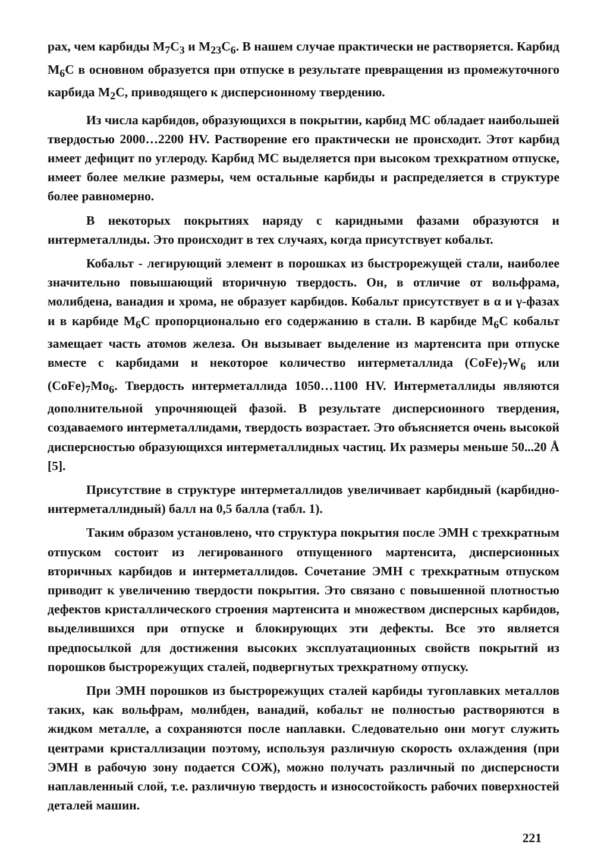рах, чем карбиды M<sub>7</sub>C<sub>3</sub> и M<sub>23</sub>C<sub>6</sub>. В нашем случае практически не растворяется. Карбид M<sub>6</sub>C в основном образуется при отпуске в результате превращения из промежуточного карбида M<sub>2</sub>C, приводящего к дисперсионному твердению.
Из числа карбидов, образующихся в покрытии, карбид MC обладает наибольшей твердостью 2000…2200 HV. Растворение его практически не происходит. Этот карбид имеет дефицит по углероду. Карбид MC выделяется при высоком трехкратном отпуске, имеет более мелкие размеры, чем остальные карбиды и распределяется в структуре более равномерно.
В некоторых покрытиях наряду с каридными фазами образуются и интерметаллиды. Это происходит в тех случаях, когда присутствует кобальт.
Кобальт - легирующий элемент в порошках из быстрорежущей стали, наиболее значительно повышающий вторичную твердость. Он, в отличие от вольфрама, молибдена, ванадия и хрома, не образует карбидов. Кобальт присутствует в α и γ-фазах и в карбиде M<sub>6</sub>C пропорционально его содержанию в стали. В карбиде M<sub>6</sub>C кобальт замещает часть атомов железа. Он вызывает выделение из мартенсита при отпуске вместе с карбидами и некоторое количество интерметаллида (CoFe)<sub>7</sub>W<sub>6</sub> или (CoFe)<sub>7</sub>Mo<sub>6</sub>. Твердость интерметаллида 1050…1100 HV. Интерметаллиды являются дополнительной упрочняющей фазой. В результате дисперсионного твердения, создаваемого интерметаллидами, твердость возрастает. Это объясняется очень высокой дисперсностью образующихся интерметаллидных частиц. Их размеры меньше 50...20 Å [5].
Присутствие в структуре интерметаллидов увеличивает карбидный (карбидно-интерметаллидный) балл на 0,5 балла (табл. 1).
Таким образом установлено, что структура покрытия после ЭМН с трехкратным отпуском состоит из легированного отпущенного мартенсита, дисперсионных вторичных карбидов и интерметаллидов. Сочетание ЭМН с трехкратным отпуском приводит к увеличению твердости покрытия. Это связано с повышенной плотностью дефектов кристаллического строения мартенсита и множеством дисперсных карбидов, выделившихся при отпуске и блокирующих эти дефекты. Все это является предпосылкой для достижения высоких эксплуатационных свойств покрытий из порошков быстрорежущих сталей, подвергнутых трехкратному отпуску.
При ЭМН порошков из быстрорежущих сталей карбиды тугоплавких металлов таких, как вольфрам, молибден, ванадий, кобальт не полностью растворяются в жидком металле, а сохраняются после наплавки. Следовательно они могут служить центрами кристаллизации поэтому, используя различную скорость охлаждения (при ЭМН в рабочую зону подается СОЖ), можно получать различный по дисперсности наплавленный слой, т.е. различную твердость и износостойкость рабочих поверхностей деталей машин.
221